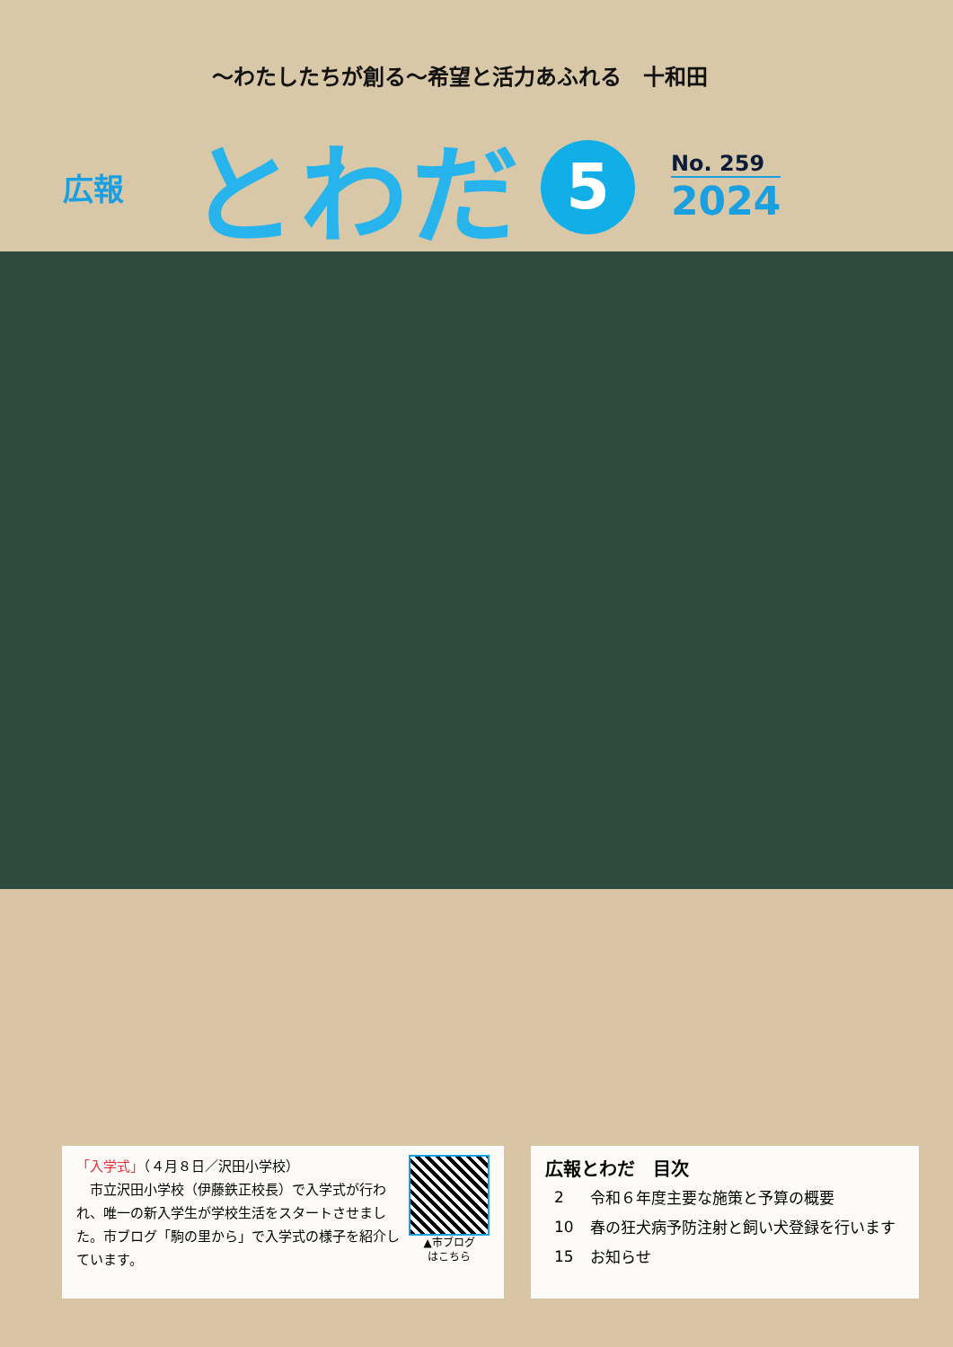～わたしたちが創る～希望と活力あふれる　十和田
広報
とわだ
5
No. 259
2024
「入学式」（４月８日／沢田小学校）
　市立沢田小学校（伊藤鉄正校長）で入学式が行われ、唯一の新入学生が学校生活をスタートさせました。市ブログ「駒の里から」で入学式の様子を紹介しています。
▲市ブログ
はこちら
広報とわだ　目次
| 2 | 令和６年度主要な施策と予算の概要 |
| 10 | 春の狂犬病予防注射と飼い犬登録を行います |
| 15 | お知らせ |